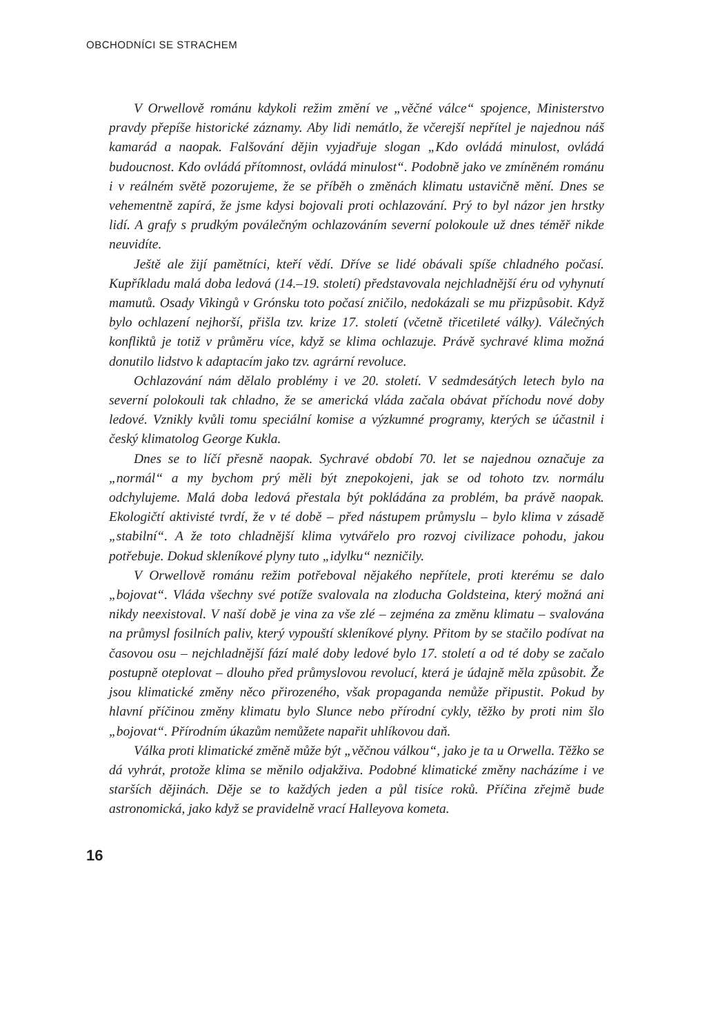OBCHODNÍCI SE STRACHEM
V Orwellově románu kdykoli režim změní ve „věčné válce“ spojence, Ministerstvo pravdy přepíše historické záznamy. Aby lidi nemátlo, že včerejší nepřítel je najednou náš kamarád a naopak. Falšování dějin vyjadřuje slogan „Kdo ovládá minulost, ovládá budoucnost. Kdo ovládá přítomnost, ovládá minulost“. Podobně jako ve zmíněném románu i v reálném světě pozorujeme, že se příběh o změnách klimatu ustavičně mění. Dnes se vehementně zapírá, že jsme kdysi bojovali proti ochlazování. Prý to byl názor jen hrstky lidí. A grafy s prudkým poválečným ochlazováním severní polokoule už dnes téměř nikde neuvidíte.
Ještě ale žijí pamětníci, kteří vědí. Dříve se lidé obávali spíše chladného počasí. Kupříkladu malá doba ledová (14.–19. století) představovala nejchladnější éru od vyhynutí mamutů. Osady Vikingů v Grónsku toto počasí zničilo, nedokázali se mu přizpůsobit. Když bylo ochlazení nejhorší, přišla tzv. krize 17. století (včetně třicetileté války). Válečných konfliktů je totiž v průměru více, když se klima ochlazuje. Právě sychravé klima možná donutilo lidstvo k adaptacím jako tzv. agrární revoluce.
Ochlazování nám dělalo problémy i ve 20. století. V sedmdesátých letech bylo na severní polokouli tak chladno, že se americká vláda začala obávat příchodu nové doby ledové. Vznikly kvůli tomu speciální komise a výzkumné programy, kterých se účastnil i český klimatolog George Kukla.
Dnes se to líčí přesně naopak. Sychravé období 70. let se najednou označuje za „normál“ a my bychom prý měli být znepokojeni, jak se od tohoto tzv. normálu odchylujeme. Malá doba ledová přestala být pokládána za problém, ba právě naopak. Ekologičtí aktivisté tvrdí, že v té době – před nástupem průmyslu – bylo klima v zásadě „stabilní“. A že toto chladnější klima vytvářelo pro rozvoj civilizace pohodu, jakou potřebuje. Dokud skleníkové plyny tuto „idylku“ nezničily.
V Orwellově románu režim potřeboval nějakého nepřítele, proti kterému se dalo „bojovat“. Vláda všechny své potíže svalovala na zloducha Goldsteina, který možná ani nikdy neexistoval. V naší době je vina za vše zlé – zejména za změnu klimatu – svalována na průmysl fosilních paliv, který vypouští skleníkové plyny. Přitom by se stačilo podívat na časovou osu – nejchladnější fází malé doby ledové bylo 17. století a od té doby se začalo postupně oteplovat – dlouho před průmyslovou revolucí, která je údajně měla způsobit. Že jsou klimatické změny něco přirozeného, však propaganda nemůže připustit. Pokud by hlavní příčinou změny klimatu bylo Slunce nebo přírodní cykly, těžko by proti nim šlo „bojovat“. Přírodním úkazům nemůžete napařit uhlíkovou daň.
Válka proti klimatické změně může být „věčnou válkou“, jako je ta u Orwella. Těžko se dá vyhrát, protože klima se měnilo odjakživa. Podobné klimatické změny nacházíme i ve starších dějinách. Děje se to každých jeden a půl tisíce roků. Příčina zřejmě bude astronomická, jako když se pravidelně vrací Halleyova kometa.
16